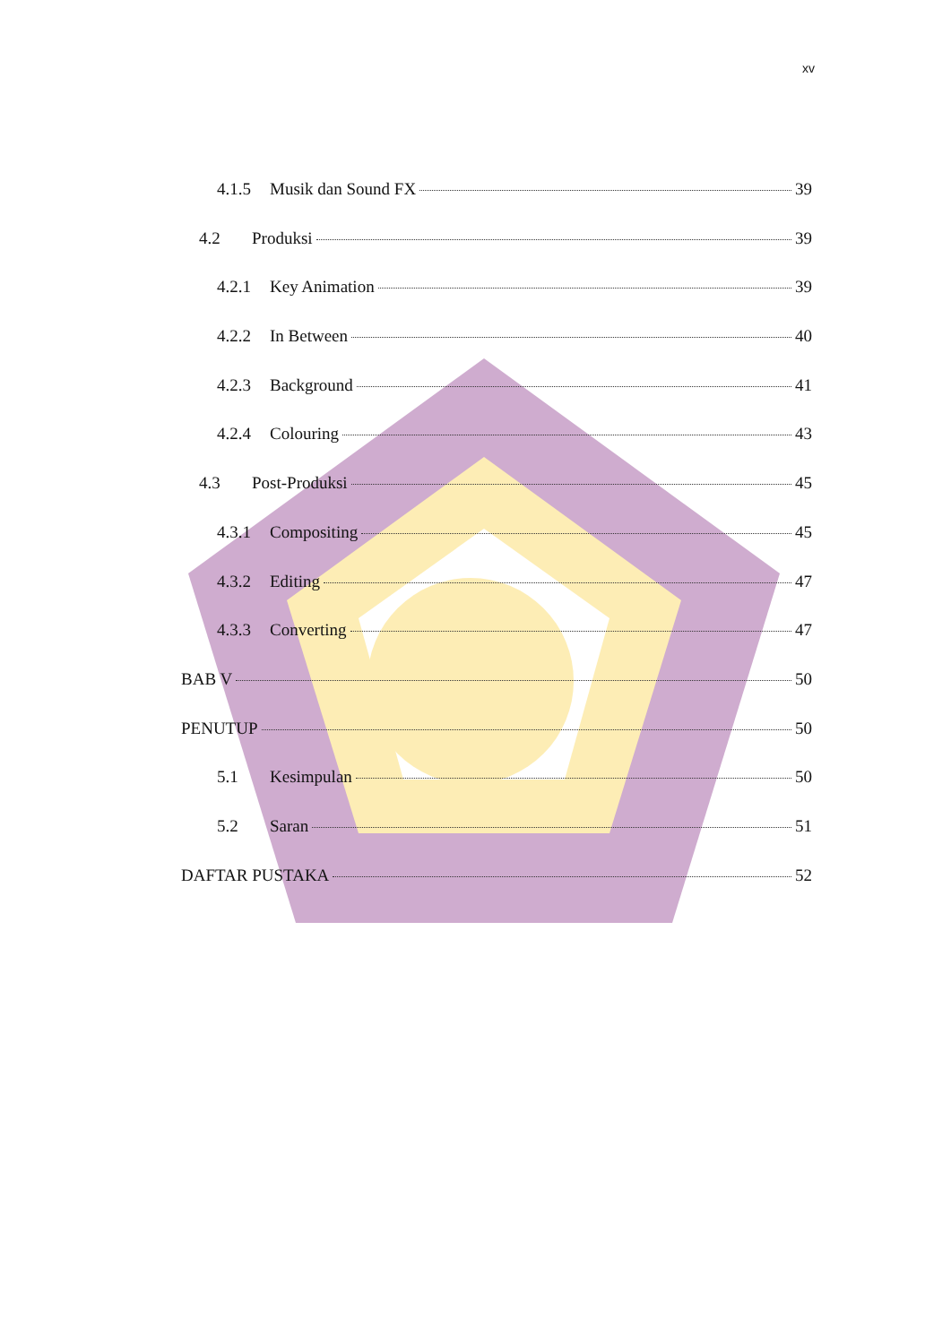xv
4.1.5 Musik dan Sound FX 39
4.2 Produksi 39
4.2.1 Key Animation 39
4.2.2 In Between 40
4.2.3 Background 41
4.2.4 Colouring 43
4.3 Post-Produksi 45
4.3.1 Compositing 45
4.3.2 Editing 47
4.3.3 Converting 47
BAB V 50
PENUTUP 50
5.1 Kesimpulan 50
5.2 Saran 51
DAFTAR PUSTAKA 52